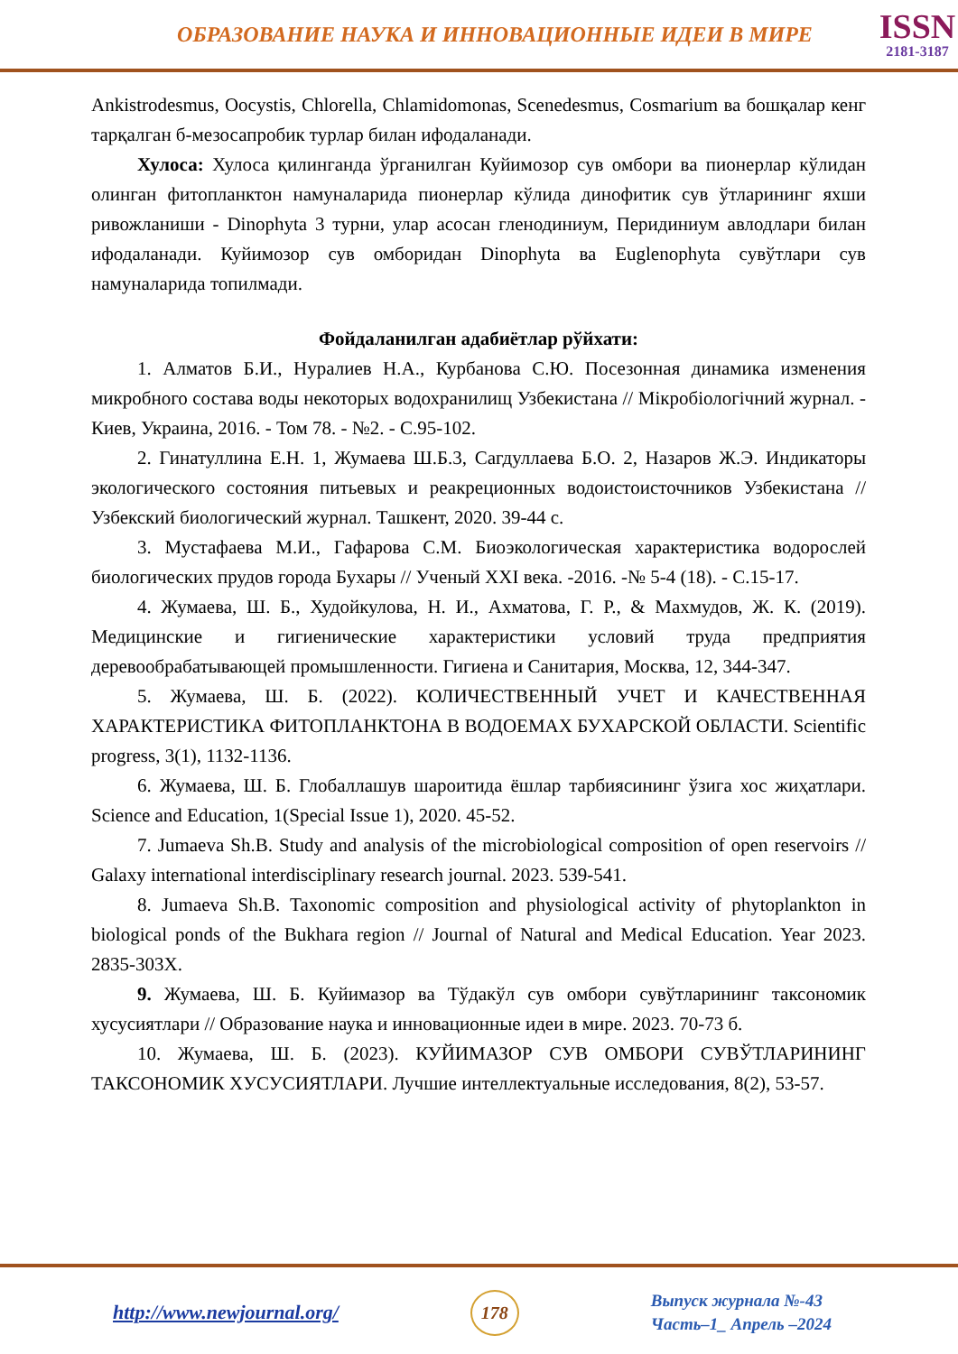ОБРАЗОВАНИЕ НАУКА И ИННОВАЦИОННЫЕ ИДЕИ В МИРЕ
ISSN
2181-3187
Ankistrodesmus, Oocystis, Chlorella, Chlamidomonas, Scenedesmus, Cosmarium ва бошқалар кенг тарқалган б-мезосапробик турлар билан ифодаланади.
Хулоса: Хулоса қилинганда ўрганилган Куйимозор сув омбори ва пионерлар кўлидан олинган фитопланктон намуналарида пионерлар кўлида динофитик сув ўтларининг яхши ривожланиши - Dinophyta 3 турни, улар асосан гленодиниум, Перидиниум авлодлари билан ифодаланади. Куйимозор сув омборидан Dinophyta ва Euglenophyta сувўтлари сув намуналарида топилмади.
Фойдаланилган адабиётлар рўйхати:
1. Алматов Б.И., Нуралиев Н.А., Курбанова С.Ю. Посезонная динамика изменения микробного состава воды некоторых водохранилищ Узбекистана // Мікробіологічний журнал. - Киев, Украина, 2016. - Том 78. - №2. - С.95-102.
2. Гинатуллина Е.Н. 1, Жумаева Ш.Б.3, Сагдуллаева Б.О. 2, Назаров Ж.Э. Индикаторы экологического состояния питьевых и реакреционных водоистоисточников Узбекистана // Узбекский биологический журнал. Ташкент, 2020. 39-44 с.
3. Мустафаева М.И., Гафарова С.М. Биоэкологическая характеристика водорослей биологических прудов города Бухары // Ученый XXI века. -2016. -№ 5-4 (18). - С.15-17.
4. Жумаева, Ш. Б., Худойкулова, Н. И., Ахматова, Г. Р., & Махмудов, Ж. К. (2019). Медицинские и гигиенические характеристики условий труда предприятия деревообрабатывающей промышленности. Гигиена и Санитария, Москва, 12, 344-347.
5. Жумаева, Ш. Б. (2022). КОЛИЧЕСТВЕННЫЙ УЧЕТ И КАЧЕСТВЕННАЯ ХАРАКТЕРИСТИКА ФИТОПЛАНКТОНА В ВОДОЕМАХ БУХАРСКОЙ ОБЛАСТИ. Scientific progress, 3(1), 1132-1136.
6. Жумаева, Ш. Б. Глобаллашув шароитида ёшлар тарбиясининг ўзига хос жиҳатлари. Science and Education, 1(Special Issue 1), 2020. 45-52.
7. Jumaeva Sh.B. Study and analysis of the microbiological composition of open reservoirs // Galaxy international interdisciplinary research journal. 2023. 539-541.
8. Jumaeva Sh.B. Taxonomic composition and physiological activity of phytoplankton in biological ponds of the Bukhara region // Journal of Natural and Medical Education. Year 2023. 2835-303X.
9. Жумаева, Ш. Б. Куйимазор ва Тўдакўл сув омбори сувўтларининг таксономик хусусиятлари // Образование наука и инновационные идеи в мире. 2023. 70-73 б.
10. Жумаева, Ш. Б. (2023). КУЙИМАЗОР СУВ ОМБОРИ СУВЎТЛАРИНИНГ ТАКСОНОМИК ХУСУСИЯТЛАРИ. Лучшие интеллектуальные исследования, 8(2), 53-57.
http://www.newjournal.org/ 178
Выпуск журнала №-43
Часть–1_ Апрель –2024